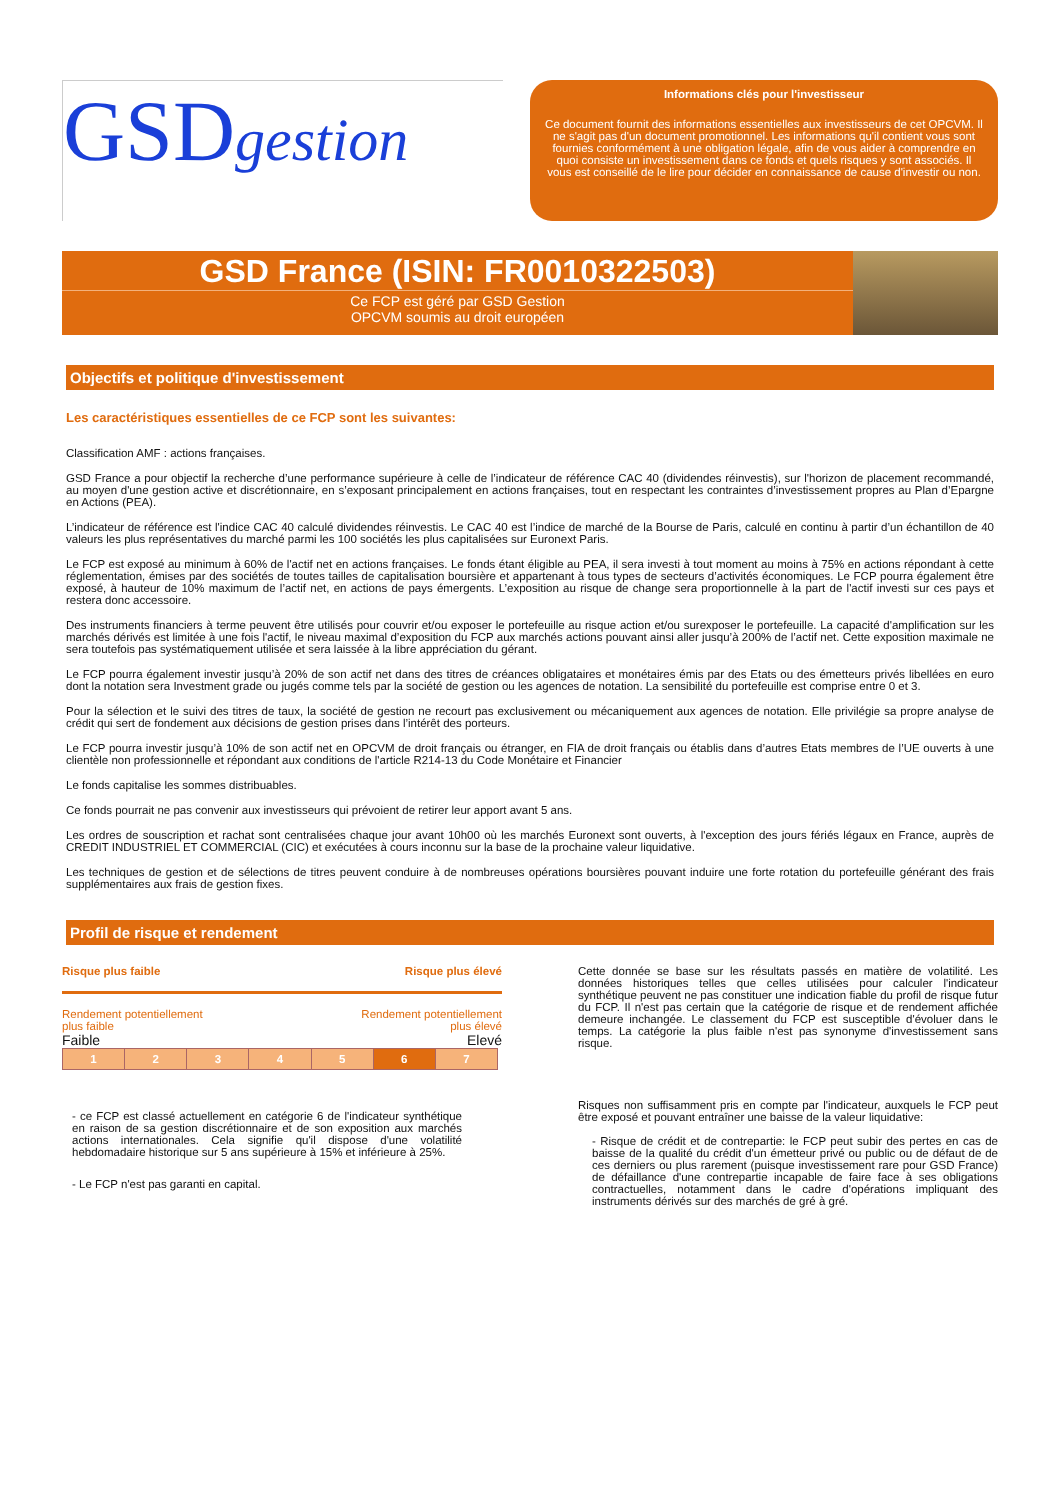GSDgestion
Informations clés pour l'investisseur
Ce document fournit des informations essentielles aux investisseurs de cet OPCVM. Il ne s'agit pas d'un document promotionnel. Les informations qu'il contient vous sont fournies conformément à une obligation légale, afin de vous aider à comprendre en quoi consiste un investissement dans ce fonds et quels risques y sont associés. Il vous est conseillé de le lire pour décider en connaissance de cause d'investir ou non.
GSD France (ISIN: FR0010322503)
Ce FCP est géré par GSD Gestion
OPCVM soumis au droit européen
Objectifs et politique d'investissement
Les caractéristiques essentielles de ce FCP sont les suivantes:
Classification AMF : actions françaises.
GSD France a pour objectif la recherche d’une performance supérieure à celle de l’indicateur de référence CAC 40 (dividendes réinvestis), sur l'horizon de placement recommandé, au moyen d'une gestion active et discrétionnaire, en s’exposant principalement en actions françaises, tout en respectant les contraintes d’investissement propres au Plan d’Epargne en Actions (PEA).
L’indicateur de référence est l'indice CAC 40 calculé dividendes réinvestis. Le CAC 40 est l’indice de marché de la Bourse de Paris, calculé en continu à partir d’un échantillon de 40 valeurs les plus représentatives du marché parmi les 100 sociétés les plus capitalisées sur Euronext Paris.
Le FCP est exposé au minimum à 60% de l'actif net en actions françaises. Le fonds étant éligible au PEA, il sera investi à tout moment au moins à 75% en actions répondant à cette réglementation, émises par des sociétés de toutes tailles de capitalisation boursière et appartenant à tous types de secteurs d’activités économiques. Le FCP pourra également être exposé, à hauteur de 10% maximum de l’actif net, en actions de pays émergents. L’exposition au risque de change sera proportionnelle à la part de l'actif investi sur ces pays et restera donc accessoire.
Des instruments financiers à terme peuvent être utilisés pour couvrir et/ou exposer le portefeuille au risque action et/ou surexposer le portefeuille. La capacité d'amplification sur les marchés dérivés est limitée à une fois l'actif, le niveau maximal d’exposition du FCP aux marchés actions pouvant ainsi aller jusqu’à 200% de l’actif net. Cette exposition maximale ne sera toutefois pas systématiquement utilisée et sera laissée à la libre appréciation du gérant.
Le FCP pourra également investir jusqu’à 20% de son actif net dans des titres de créances obligataires et monétaires émis par des Etats ou des émetteurs privés libellées en euro dont la notation sera Investment grade ou jugés comme tels par la société de gestion ou les agences de notation. La sensibilité du portefeuille est comprise entre 0 et 3.
Pour la sélection et le suivi des titres de taux, la société de gestion ne recourt pas exclusivement ou mécaniquement aux agences de notation. Elle privilégie sa propre analyse de crédit qui sert de fondement aux décisions de gestion prises dans l’intérêt des porteurs.
Le FCP pourra investir jusqu’à 10% de son actif net en OPCVM de droit français ou étranger, en FIA de droit français ou établis dans d’autres Etats membres de l’UE ouverts à une clientèle non professionnelle et répondant aux conditions de l'article R214-13 du Code Monétaire et Financier
Le fonds capitalise les sommes distribuables.
Ce fonds pourrait ne pas convenir aux investisseurs qui prévoient de retirer leur apport avant 5 ans.
Les ordres de souscription et rachat sont centralisées chaque jour avant 10h00 où les marchés Euronext sont ouverts, à l'exception des jours fériés légaux en France, auprès de CREDIT INDUSTRIEL ET COMMERCIAL (CIC) et exécutées à cours inconnu sur la base de la prochaine valeur liquidative.
Les techniques de gestion et de sélections de titres peuvent conduire à de nombreuses opérations boursières pouvant induire une forte rotation du portefeuille générant des frais supplémentaires aux frais de gestion fixes.
Profil de risque et rendement
Risque plus faible Risque plus élevé
Rendement potentiellement
plus faible Rendement potentiellement
plus élevé
Faible Elevé
| 1 | 2 | 3 | 4 | 5 | 6 | 7 |
- ce FCP est classé actuellement en catégorie 6 de l'indicateur synthétique en raison de sa gestion discrétionnaire et de son exposition aux marchés actions internationales. Cela signifie qu'il dispose d'une volatilité hebdomadaire historique sur 5 ans supérieure à 15% et inférieure à 25%.
- Le FCP n'est pas garanti en capital.
Cette donnée se base sur les résultats passés en matière de volatilité. Les données historiques telles que celles utilisées pour calculer l'indicateur synthétique peuvent ne pas constituer une indication fiable du profil de risque futur du FCP. Il n'est pas certain que la catégorie de risque et de rendement affichée demeure inchangée. Le classement du FCP est susceptible d'évoluer dans le temps. La catégorie la plus faible n'est pas synonyme d'investissement sans risque.
Risques non suffisamment pris en compte par l'indicateur, auxquels le FCP peut être exposé et pouvant entraîner une baisse de la valeur liquidative:
- Risque de crédit et de contrepartie: le FCP peut subir des pertes en cas de baisse de la qualité du crédit d'un émetteur privé ou public ou de défaut de de ces derniers ou plus rarement (puisque investissement rare pour GSD France) de défaillance d'une contrepartie incapable de faire face à ses obligations contractuelles, notamment dans le cadre d'opérations impliquant des instruments dérivés sur des marchés de gré à gré.